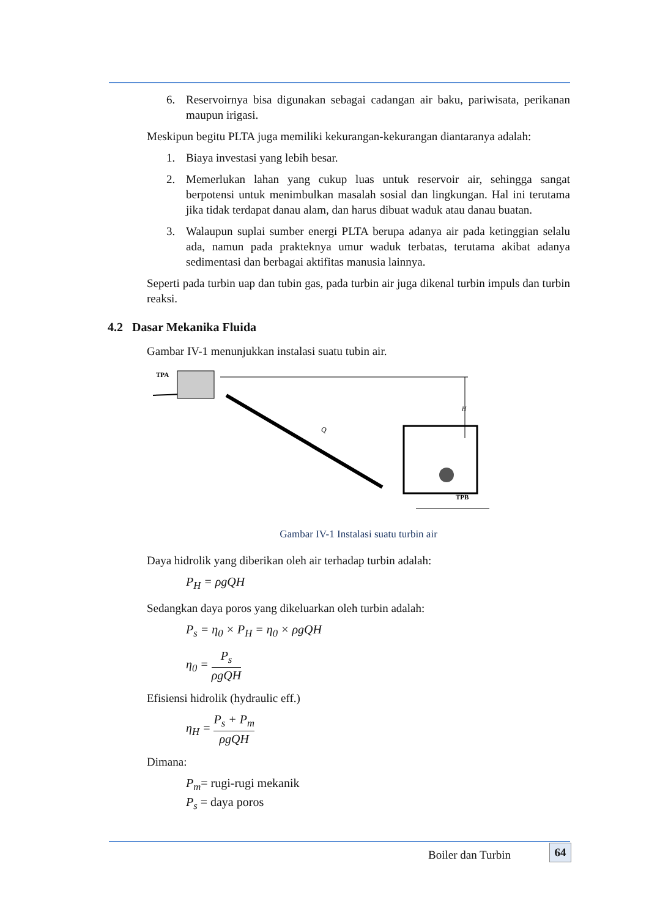6. Reservoirnya bisa digunakan sebagai cadangan air baku, pariwisata, perikanan maupun irigasi.
Meskipun begitu PLTA juga memiliki kekurangan-kekurangan diantaranya adalah:
1. Biaya investasi yang lebih besar.
2. Memerlukan lahan yang cukup luas untuk reservoir air, sehingga sangat berpotensi untuk menimbulkan masalah sosial dan lingkungan. Hal ini terutama jika tidak terdapat danau alam, dan harus dibuat waduk atau danau buatan.
3. Walaupun suplai sumber energi PLTA berupa adanya air pada ketinggian selalu ada, namun pada prakteknya umur waduk terbatas, terutama akibat adanya sedimentasi dan berbagai aktifitas manusia lainnya.
Seperti pada turbin uap dan tubin gas, pada turbin air juga dikenal turbin impuls dan turbin reaksi.
4.2 Dasar Mekanika Fluida
Gambar IV-1 menunjukkan instalasi suatu tubin air.
TPA
H
Q
TPB
Gambar IV-1 Instalasi suatu turbin air
Daya hidrolik yang diberikan oleh air terhadap turbin adalah:
P<sub>H</sub> = ρgQH
Sedangkan daya poros yang dikeluarkan oleh turbin adalah:
P<sub>s</sub> = η<sub>0</sub> × P<sub>H</sub> = η<sub>0</sub> × ρgQH
η<sub>0</sub> = P<sub>s</sub> ρgQH
Efisiensi hidrolik (hydraulic eff.)
η<sub>H</sub> = P<sub>s</sub> + P<sub>m</sub> ρgQH
Dimana:
P<sub>m</sub>= rugi-rugi mekanik
P<sub>s</sub> = daya poros
Boiler dan Turbin 64